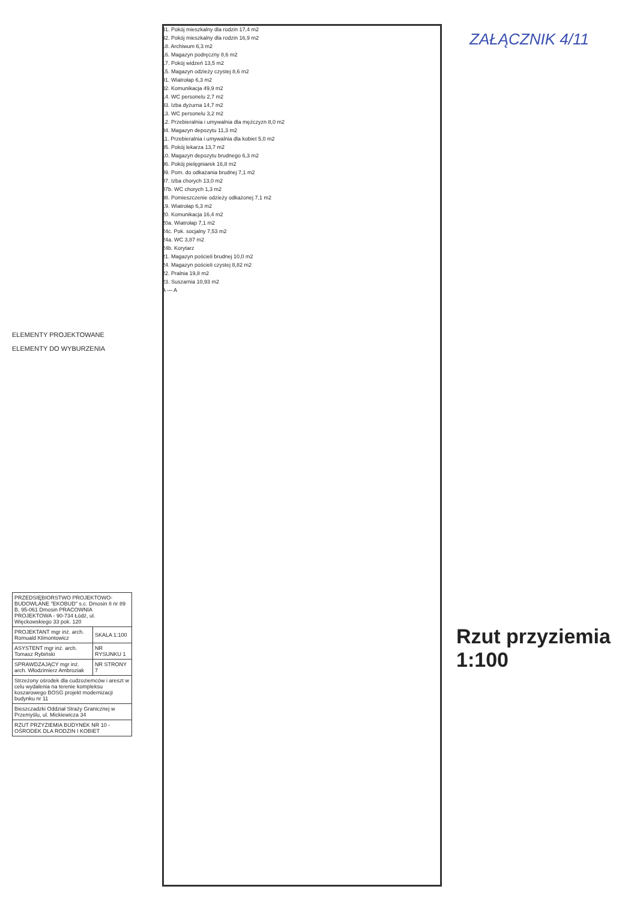ZAŁĄCZNIK 4/11
ELEMENTY PROJEKTOWANE
ELEMENTY DO WYBURZENIA
| PRZEDSIĘBIORSTWO PROJEKTOWO-BUDOWLANE "EKOBUD" s.c. Dmosin II nr 89 B, 95-061 Dmosin PRACOWNIA PROJEKTOWA - 90-734 Łódź, ul. Więckowskiego 33 pok. 120 | |
| PROJEKTANT mgr inż. arch. Romuald Klimontowicz | SKALA 1:100 |
| ASYSTENT mgr inż. arch. Tomasz Rybiński | NR RYSUNKU 1 |
| SPRAWDZAJĄCY mgr inż. arch. Włodzimierz Ambroziak | NR STRONY 7 |
| Strzeżony ośrodek dla cudzoziemców i areszt w celu wydalenia na terenie kompleksu koszarowego BOSG projekt modernizacji budynku nr 11 | |
| Bieszczadzki Oddział Straży Granicznej w Przemyślu, ul. Mickiewicza 34 | |
| RZUT PRZYZIEMIA BUDYNEK NR 10 - OŚRODEK DLA RODZIN I KOBIET | |
31. Pokój mieszkalny dla rodzin 17,4 m2
32. Pokój mieszkalny dla rodzin 16,9 m2
18. Archiwum 6,3 m2
16. Magazyn podręczny 8,6 m2
17. Pokój widzeń 13,5 m2
15. Magazyn odzieży czystej 8,6 m2
01. Wiatrołap 6,3 m2
02. Komunikacja 49,9 m2
14. WC personelu 2,7 m2
03. Izba dyżurna 14,7 m2
13. WC personelu 3,2 m2
12. Przebieralnia i umywalnia dla mężczyzn 8,0 m2
04. Magazyn depozytu 11,3 m2
11. Przebieralnia i umywalnia dla kobiet 5,0 m2
05. Pokój lekarza 13,7 m2
10. Magazyn depozytu brudnego 6,3 m2
06. Pokój pielęgniarek 16,8 m2
09. Pom. do odkażania brudnej 7,1 m2
07. Izba chorych 13,0 m2
07b. WC chorych 1,3 m2
08. Pomieszczenie odzieży odkażonej 7,1 m2
19. Wiatrołap 6,3 m2
20. Komunikacja 16,4 m2
20a. Wiatrołap 7,1 m2
24c. Pok. socjalny 7,53 m2
24a. WC 3,87 m2
24b. Korytarz
21. Magazyn pościeli brudnej 10,0 m2
24. Magazyn pościeli czystej 8,82 m2
22. Pralnia 19,8 m2
23. Suszarnia 10,93 m2
A — A
Rzut przyziemia 1:100